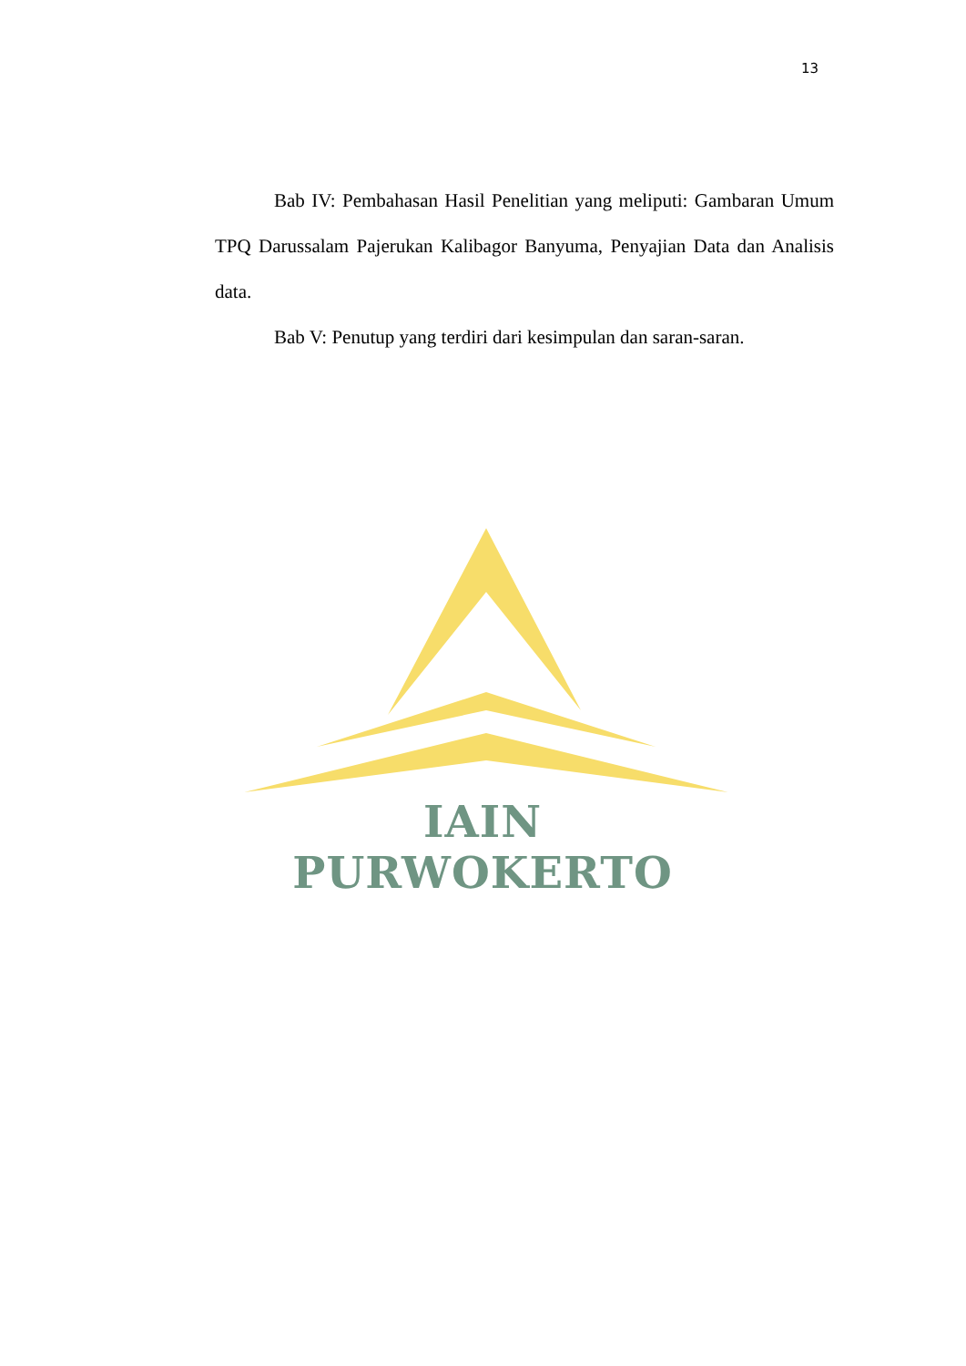13
Bab IV: Pembahasan Hasil Penelitian yang meliputi: Gambaran Umum TPQ Darussalam Pajerukan Kalibagor Banyuma, Penyajian Data dan Analisis data.
Bab V: Penutup yang terdiri dari kesimpulan dan saran-saran.
IAIN PURWOKERTO